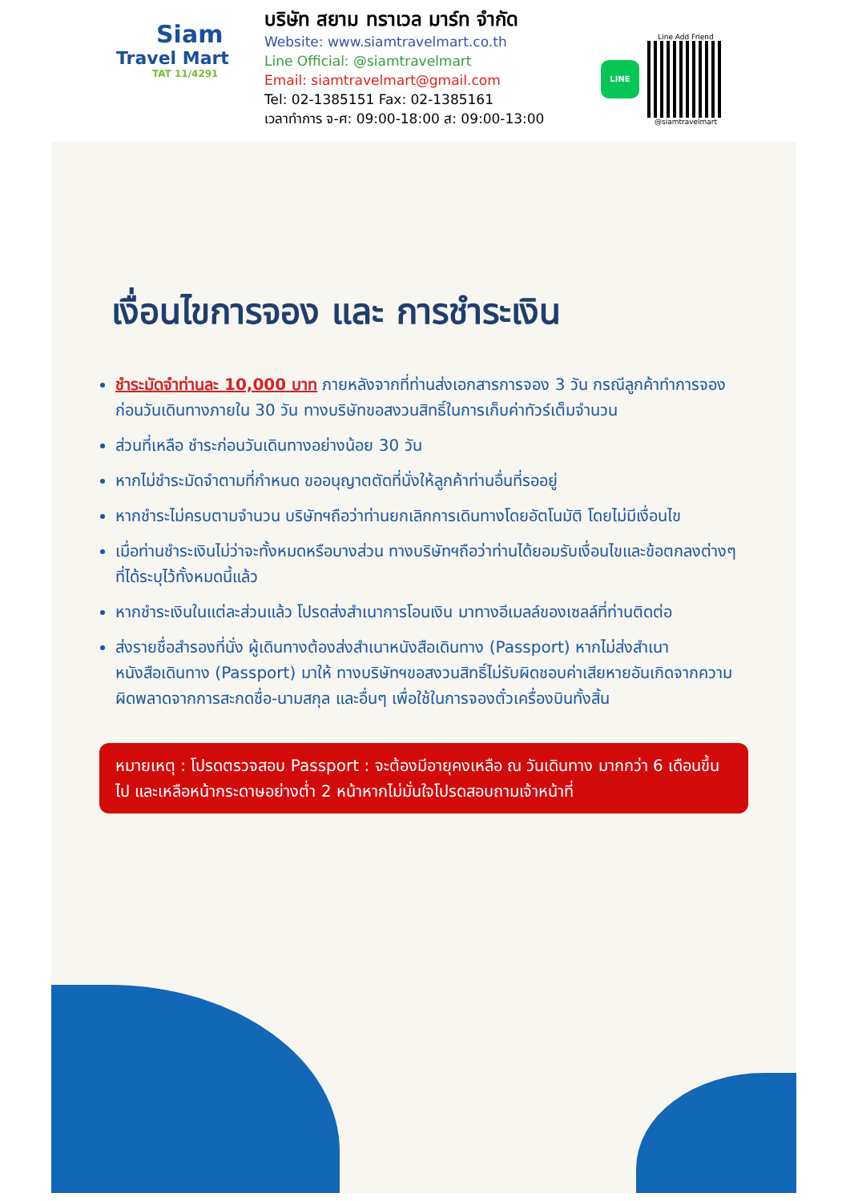Siam
Travel Mart
TAT 11/4291
บริษัท สยาม ทราเวล มาร์ท จำกัด
Website: www.siamtravelmart.co.th
Line Official: @siamtravelmart
Email: siamtravelmart@gmail.com
Tel: 02-1385151 Fax: 02-1385161
เวลาทำการ จ-ศ: 09:00-18:00 ส: 09:00-13:00
LINE
Line Add Friend
@siamtravelmart
เงื่อนไขการจอง และ การชำระเงิน
ชำระมัดจำท่านละ 10,000 บาท ภายหลังจากที่ท่านส่งเอกสารการจอง 3 วัน กรณีลูกค้าทำการจองก่อนวันเดินทางภายใน 30 วัน ทางบริษัทขอสงวนสิทธิ์ในการเก็บค่าทัวร์เต็มจำนวน
ส่วนที่เหลือ ชำระก่อนวันเดินทางอย่างน้อย 30 วัน
หากไม่ชำระมัดจำตามที่กำหนด ขออนุญาตตัดที่นั่งให้ลูกค้าท่านอื่นที่รออยู่
หากชำระไม่ครบตามจำนวน บริษัทฯถือว่าท่านยกเลิกการเดินทางโดยอัตโนมัติ โดยไม่มีเงื่อนไข
เมื่อท่านชำระเงินไม่ว่าจะทั้งหมดหรือบางส่วน ทางบริษัทฯถือว่าท่านได้ยอมรับเงื่อนไขและข้อตกลงต่างๆที่ได้ระบุไว้ทั้งหมดนี้แล้ว
หากชำระเงินในแต่ละส่วนแล้ว โปรดส่งสำเนาการโอนเงิน มาทางอีเมลล์ของเซลล์ที่ท่านติดต่อ
ส่งรายชื่อสำรองที่นั่ง ผู้เดินทางต้องส่งสำเนาหนังสือเดินทาง (Passport) หากไม่ส่งสำเนาหนังสือเดินทาง (Passport) มาให้ ทางบริษัทฯขอสงวนสิทธิ์ไม่รับผิดชอบค่าเสียหายอันเกิดจากความผิดพลาดจากการสะกดชื่อ-นามสกุล และอื่นๆ เพื่อใช้ในการจองตั๋วเครื่องบินทั้งสิ้น
หมายเหตุ : โปรดตรวจสอบ Passport : จะต้องมีอายุคงเหลือ ณ วันเดินทาง มากกว่า 6 เดือนขึ้นไป และเหลือหน้ากระดาษอย่างต่ำ 2 หน้าหากไม่มั่นใจโปรดสอบถามเจ้าหน้าที่